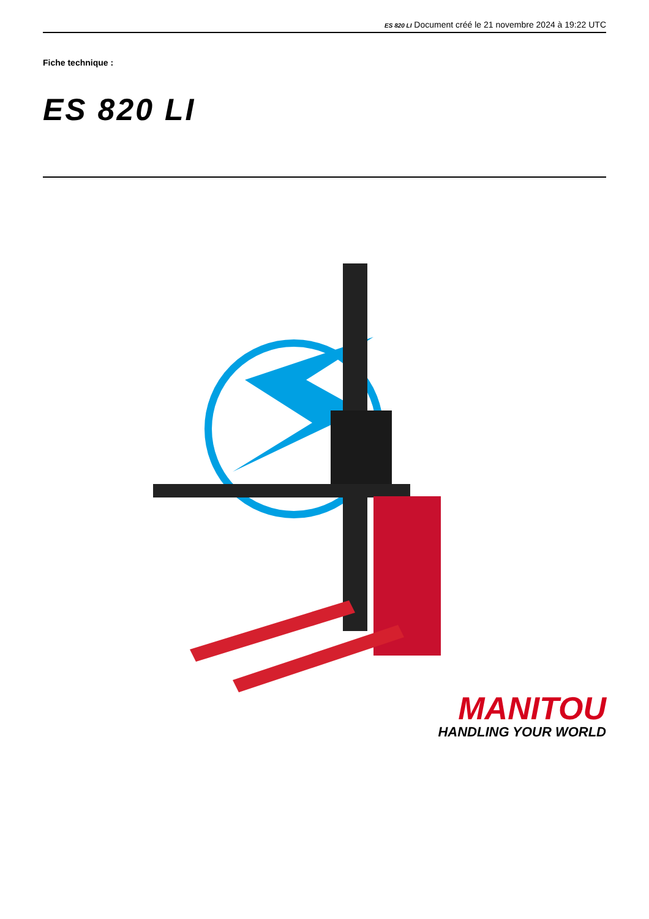ES 820 LI Document créé le 21 novembre 2024 à 19:22 UTC
Fiche technique :
ES 820 LI
MANITOU
HANDLING YOUR WORLD